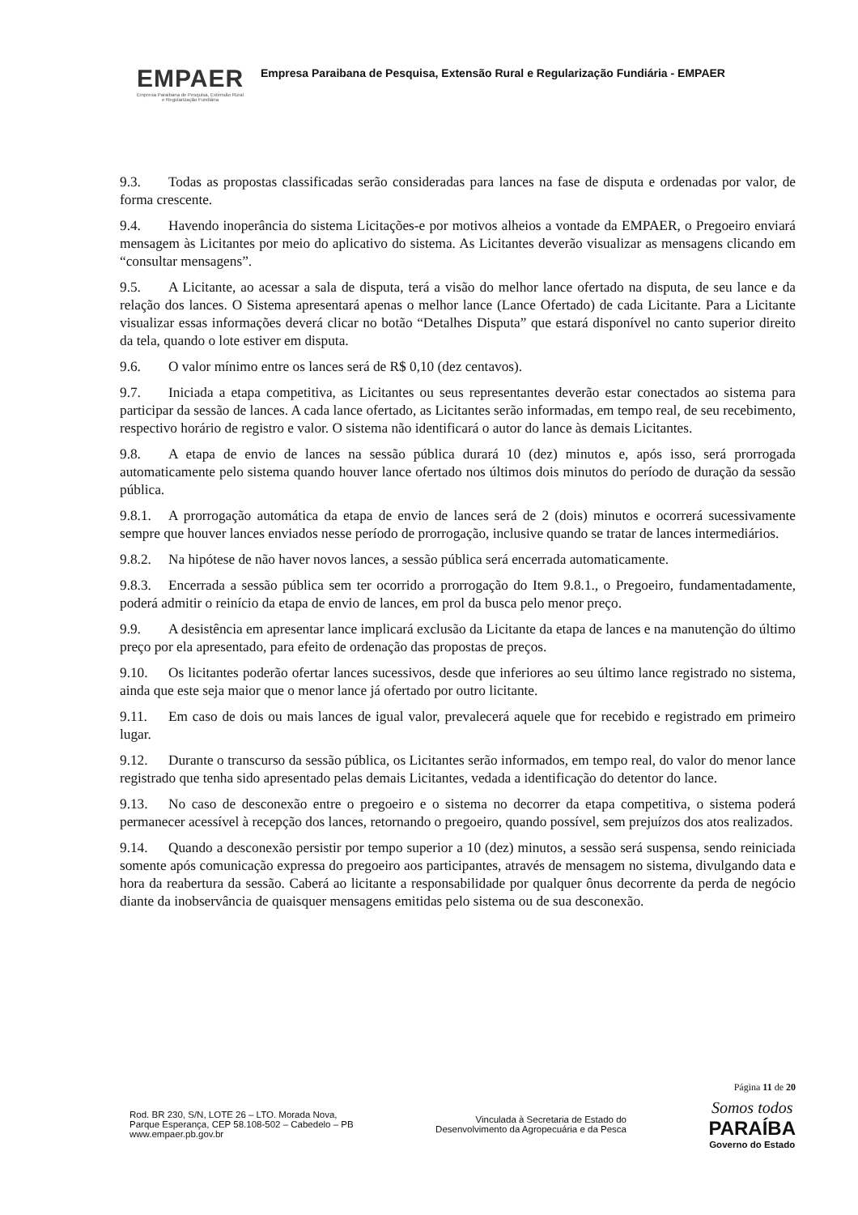EMPAER
Empresa Paraibana de Pesquisa, Extensão Rural
e Regularização Fundiária
Empresa Paraibana de Pesquisa, Extensão Rural e Regularização Fundiária - EMPAER
9.3. Todas as propostas classificadas serão consideradas para lances na fase de disputa e ordenadas por valor, de forma crescente.
9.4. Havendo inoperância do sistema Licitações-e por motivos alheios a vontade da EMPAER, o Pregoeiro enviará mensagem às Licitantes por meio do aplicativo do sistema. As Licitantes deverão visualizar as mensagens clicando em “consultar mensagens”.
9.5. A Licitante, ao acessar a sala de disputa, terá a visão do melhor lance ofertado na disputa, de seu lance e da relação dos lances. O Sistema apresentará apenas o melhor lance (Lance Ofertado) de cada Licitante. Para a Licitante visualizar essas informações deverá clicar no botão “Detalhes Disputa” que estará disponível no canto superior direito da tela, quando o lote estiver em disputa.
9.6. O valor mínimo entre os lances será de R$ 0,10 (dez centavos).
9.7. Iniciada a etapa competitiva, as Licitantes ou seus representantes deverão estar conectados ao sistema para participar da sessão de lances. A cada lance ofertado, as Licitantes serão informadas, em tempo real, de seu recebimento, respectivo horário de registro e valor. O sistema não identificará o autor do lance às demais Licitantes.
9.8. A etapa de envio de lances na sessão pública durará 10 (dez) minutos e, após isso, será prorrogada automaticamente pelo sistema quando houver lance ofertado nos últimos dois minutos do período de duração da sessão pública.
9.8.1. A prorrogação automática da etapa de envio de lances será de 2 (dois) minutos e ocorrerá sucessivamente sempre que houver lances enviados nesse período de prorrogação, inclusive quando se tratar de lances intermediários.
9.8.2. Na hipótese de não haver novos lances, a sessão pública será encerrada automaticamente.
9.8.3. Encerrada a sessão pública sem ter ocorrido a prorrogação do Item 9.8.1., o Pregoeiro, fundamentadamente, poderá admitir o reinício da etapa de envio de lances, em prol da busca pelo menor preço.
9.9. A desistência em apresentar lance implicará exclusão da Licitante da etapa de lances e na manutenção do último preço por ela apresentado, para efeito de ordenação das propostas de preços.
9.10. Os licitantes poderão ofertar lances sucessivos, desde que inferiores ao seu último lance registrado no sistema, ainda que este seja maior que o menor lance já ofertado por outro licitante.
9.11. Em caso de dois ou mais lances de igual valor, prevalecerá aquele que for recebido e registrado em primeiro lugar.
9.12. Durante o transcurso da sessão pública, os Licitantes serão informados, em tempo real, do valor do menor lance registrado que tenha sido apresentado pelas demais Licitantes, vedada a identificação do detentor do lance.
9.13. No caso de desconexão entre o pregoeiro e o sistema no decorrer da etapa competitiva, o sistema poderá permanecer acessível à recepção dos lances, retornando o pregoeiro, quando possível, sem prejuízos dos atos realizados.
9.14. Quando a desconexão persistir por tempo superior a 10 (dez) minutos, a sessão será suspensa, sendo reiniciada somente após comunicação expressa do pregoeiro aos participantes, através de mensagem no sistema, divulgando data e hora da reabertura da sessão. Caberá ao licitante a responsabilidade por qualquer ônus decorrente da perda de negócio diante da inobservância de quaisquer mensagens emitidas pelo sistema ou de sua desconexão.
Página 11 de 20
Rod. BR 230, S/N, LOTE 26 – LTO. Morada Nova,
Parque Esperança, CEP 58.108-502 – Cabedelo – PB
www.empaer.pb.gov.br
Vinculada à Secretaria de Estado do
Desenvolvimento da Agropecuária e da Pesca
Somos todos
PARAÍBA
Governo do Estado